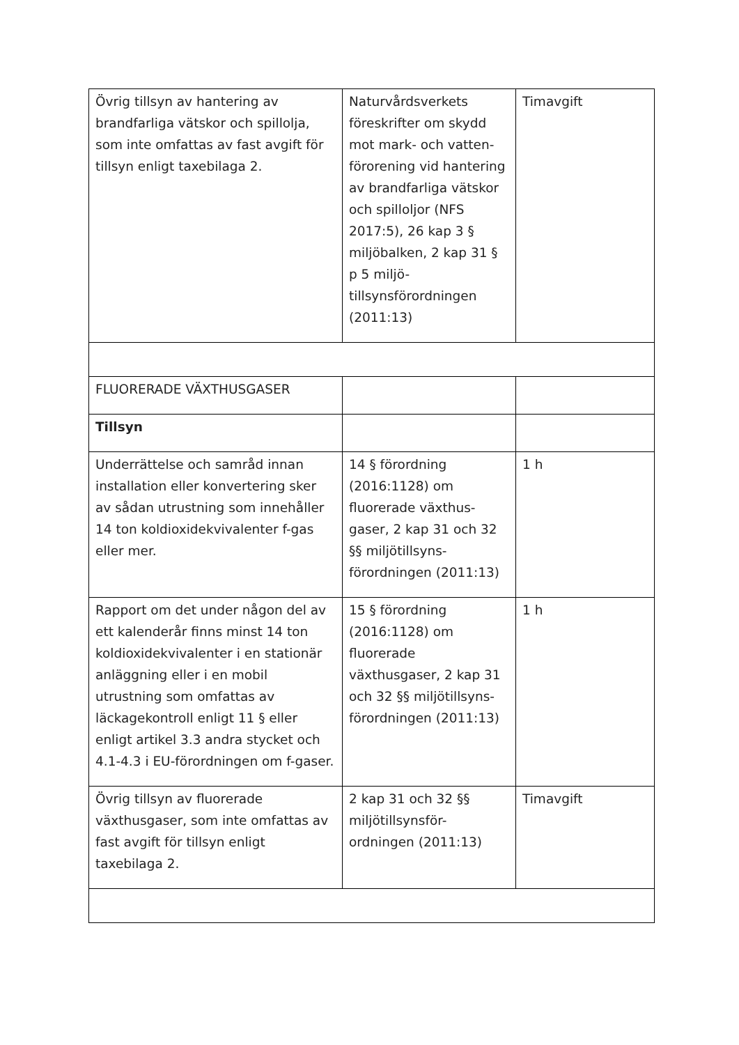| Övrig tillsyn av hantering av brandfarliga vätskor och spillolja, som inte omfattas av fast avgift för tillsyn enligt taxebilaga 2. | Naturvårdsverkets föreskrifter om skydd mot mark- och vatten-förorening vid hantering av brandfarliga vätskor och spilloljor (NFS 2017:5), 26 kap 3 § miljöbalken, 2 kap 31 § p 5 miljö-tillsynsförordningen (2011:13) | Timavgift |
| FLUORERADE VÄXTHUSGASER | | |
| Tillsyn | | |
| Underrättelse och samråd innan installation eller konvertering sker av sådan utrustning som innehåller 14 ton koldioxidekvivalenter f-gas eller mer. | 14 § förordning (2016:1128) om fluorerade växthus-gaser, 2 kap 31 och 32 §§ miljötillsyns-förordningen (2011:13) | 1 h |
| Rapport om det under någon del av ett kalenderår finns minst 14 ton koldioxidekvivalenter i en stationär anläggning eller i en mobil utrustning som omfattas av läckagekontroll enligt 11 § eller enligt artikel 3.3 andra stycket och 4.1-4.3 i EU-förordningen om f-gaser. | 15 § förordning (2016:1128) om fluorerade växthusgaser, 2 kap 31 och 32 §§ miljötillsyns-förordningen (2011:13) | 1 h |
| Övrig tillsyn av fluorerade växthusgaser, som inte omfattas av fast avgift för tillsyn enligt taxebilaga 2. | 2 kap 31 och 32 §§ miljötillsynsför-ordningen (2011:13) | Timavgift |